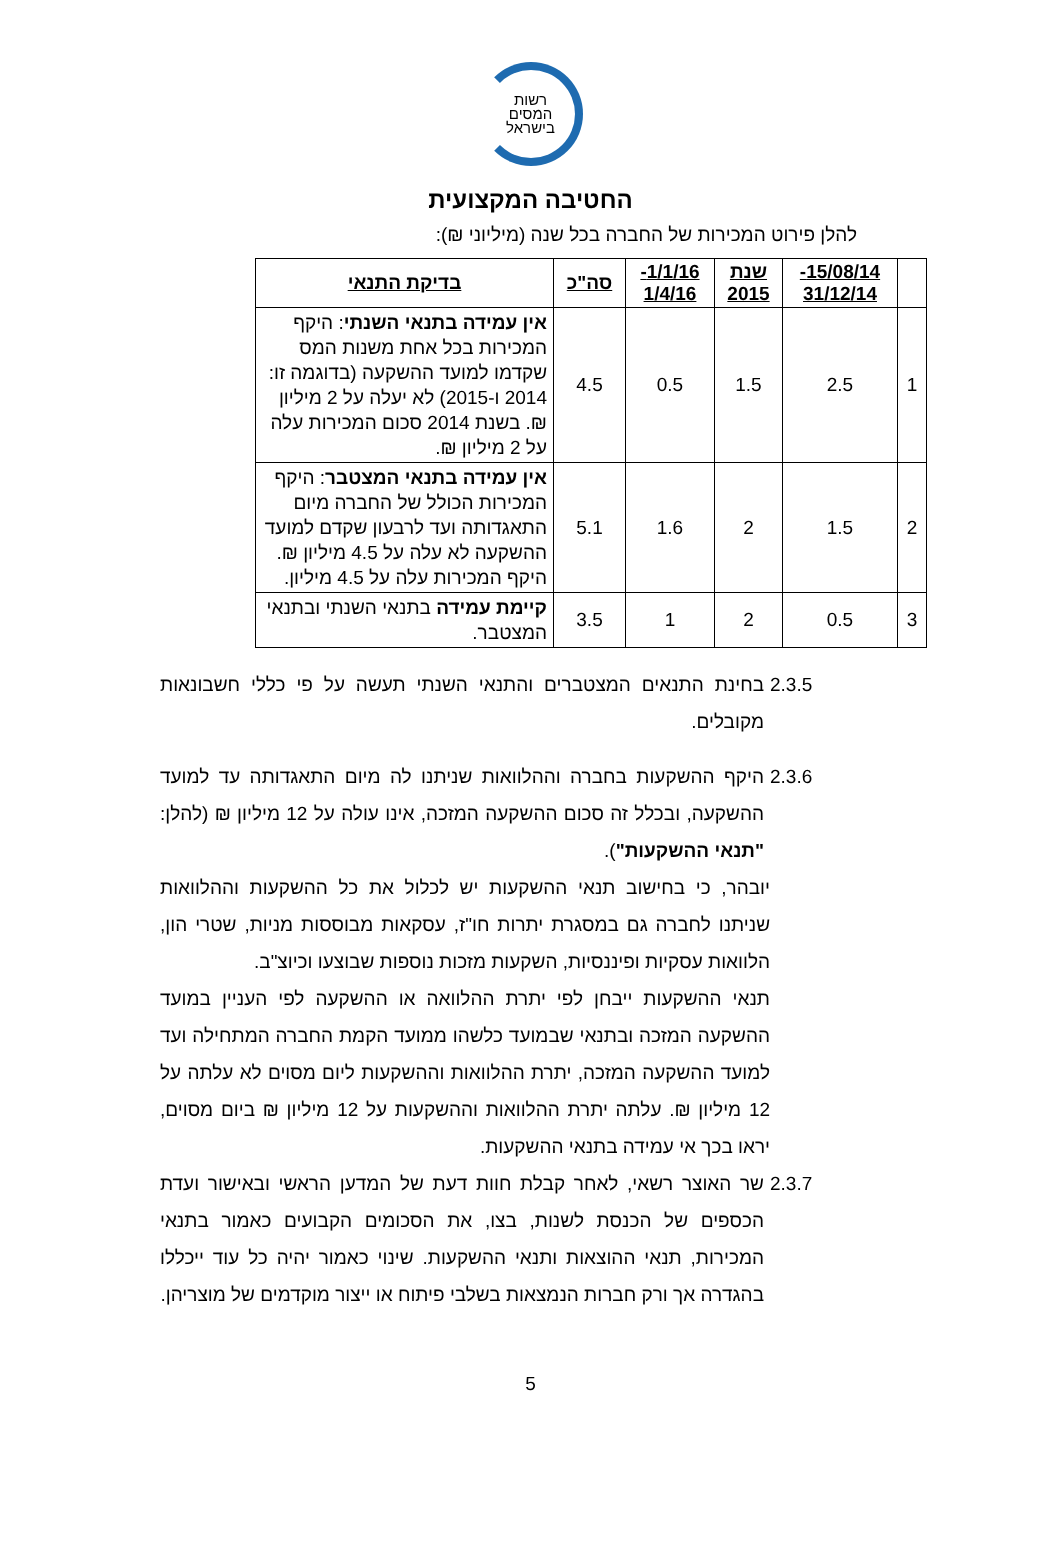רשות
המסים
בישראל
החטיבה המקצועית
להלן פירוט המכירות של החברה בכל שנה (מיליוני ₪):
| | 15/08/14- 31/12/14 | שנת 2015 | 1/1/16- 1/4/16 | סה"כ | בדיקת התנאי |
| --- | --- | --- | --- | --- | --- |
| 1 | 2.5 | 1.5 | 0.5 | 4.5 | אין עמידה בתנאי השנתי : היקף המכירות בכל אחת משנות המס שקדמו למועד ההשקעה (בדוגמה זו: 2014 ו-2015) לא יעלה על 2 מיליון ₪. בשנת 2014 סכום המכירות עלה על 2 מיליון ₪. |
| 2 | 1.5 | 2 | 1.6 | 5.1 | אין עמידה בתנאי המצטבר : היקף המכירות הכולל של החברה מיום התאגדותה ועד לרבעון שקדם למועד ההשקעה לא עלה על 4.5 מיליון ₪. היקף המכירות עלה על 4.5 מיליון. |
| 3 | 0.5 | 2 | 1 | 3.5 | קיימת עמידה בתנאי השנתי ובתנאי המצטבר. |
2.3.5 בחינת התנאים המצטברים והתנאי השנתי תעשה על פי כללי חשבונאות מקובלים.
2.3.6 היקף ההשקעות בחברה וההלוואות שניתנו לה מיום התאגדותה עד למועד ההשקעה, ובכלל זה סכום ההשקעה המזכה, אינו עולה על 12 מיליון ₪ (להלן: "תנאי ההשקעות").
יובהר, כי בחישוב תנאי ההשקעות יש לכלול את כל ההשקעות וההלוואות שניתנו לחברה גם במסגרת יתרות חו"ז, עסקאות מבוססות מניות, שטרי הון, הלוואות עסקיות ופיננסיות, השקעות מזכות נוספות שבוצעו וכיוצ"ב.
תנאי ההשקעות ייבחן לפי יתרת ההלוואה או ההשקעה לפי העניין במועד ההשקעה המזכה ובתנאי שבמועד כלשהו ממועד הקמת החברה המתחילה ועד למועד ההשקעה המזכה, יתרת ההלוואות וההשקעות ליום מסוים לא עלתה על 12 מיליון ₪. עלתה יתרת ההלוואות וההשקעות על 12 מיליון ₪ ביום מסוים, יראו בכך אי עמידה בתנאי ההשקעות.
2.3.7 שר האוצר רשאי, לאחר קבלת חוות דעת של המדען הראשי ובאישור ועדת הכספים של הכנסת לשנות, בצו, את הסכומים הקבועים כאמור בתנאי המכירות, תנאי ההוצאות ותנאי ההשקעות. שינוי כאמור יהיה כל עוד ייכללו בהגדרה אך ורק חברות הנמצאות בשלבי פיתוח או ייצור מוקדמים של מוצריהן.
5